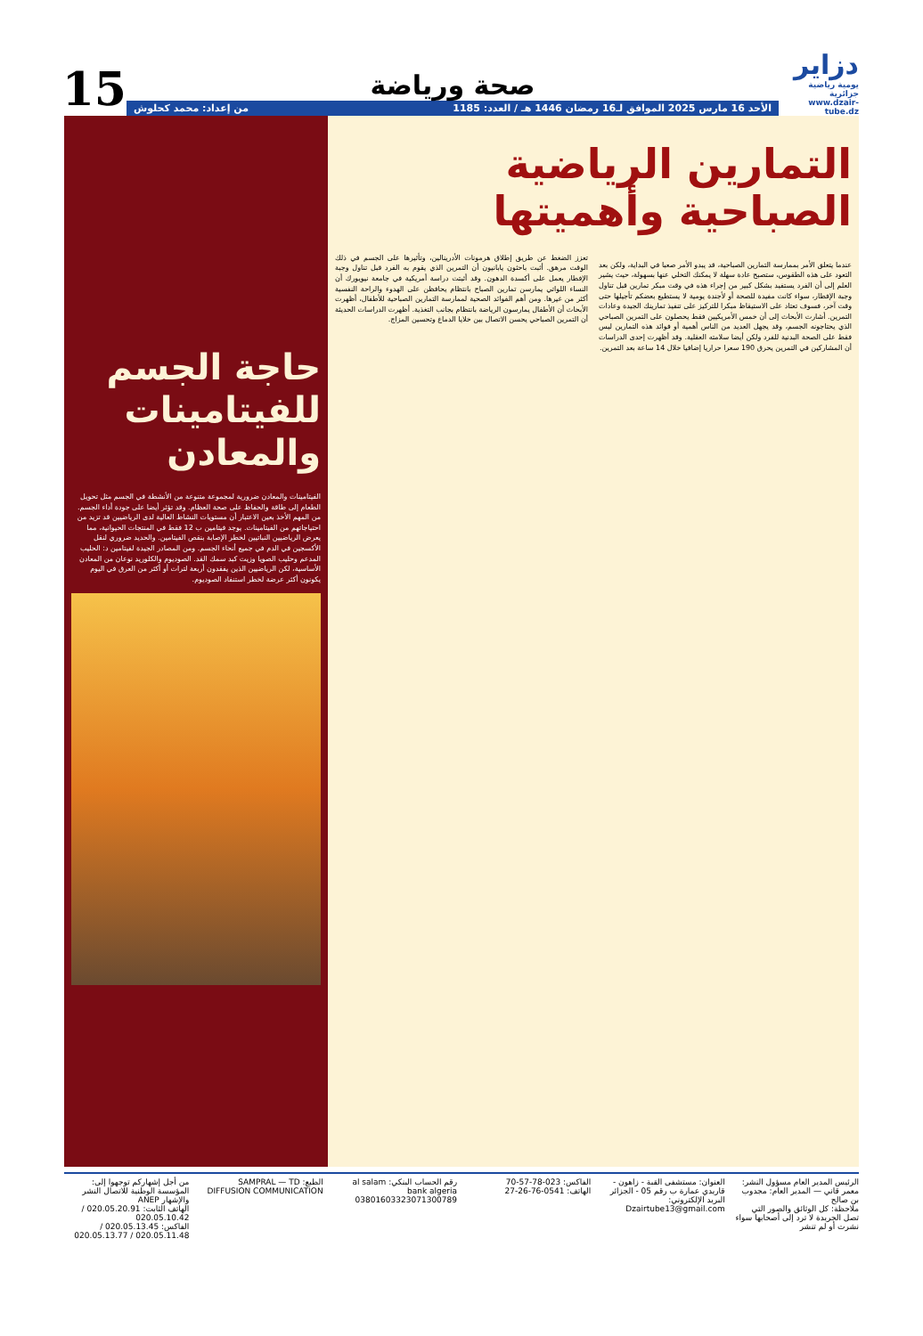دزاير
يومية رياضية جزائرية
www.dzair-tube.dz
صحة ورياضة
الأحد 16 مارس 2025 الموافق لـ16 رمضان 1446 هـ / العدد: 1185 من إعداد: محمد كحلوش
15
التمارين الرياضية الصباحية وأهميتها
عندما يتعلق الأمر بممارسة التمارين الصباحية، قد يبدو الأمر صعبا في البداية، ولكن بعد التعود على هذه الطقوس، ستصبح عادة سهلة لا يمكنك التخلي عنها بسهولة، حيث يشير العلم إلى أن الفرد يستفيد بشكل كبير من إجراء هذه في وقت مبكر تمارين قبل تناول وجبة الإفطار، سواء كانت مفيدة للصحة أو لأجندة يومية لا يستطيع بعضكم تأجيلها حتى وقت آخر، فسوف تعتاد على الاستيقاظ مبكرا للتركيز على تنفيذ تمارينك الجيدة وعادات التمرين. أشارت الأبحاث إلى أن خمس الأمريكيين فقط يحصلون على التمرين الصباحي الذي يحتاجونه الجسم، وقد يجهل العديد من الناس أهمية أو فوائد هذه التمارين ليس فقط على الصحة البدنية للفرد ولكن أيضا سلامته العقلية. وقد أظهرت إحدى الدراسات أن المشاركين في التمرين يحرق 190 سعرا حراريا إضافيا خلال 14 ساعة بعد التمرين.
تعزز الضغط عن طريق إطلاق هرمونات الأدرينالين، وتأثيرها على الجسم في ذلك الوقت مرهق. أثبت باحثون يابانيون أن التمرين الذي يقوم به الفرد قبل تناول وجبة الإفطار يعمل على أكسدة الدهون. وقد أثبتت دراسة أمريكية في جامعة نيويورك أن النساء اللواتي يمارسن تمارين الصباح بانتظام يحافظن على الهدوء والراحة النفسية أكثر من غيرها. ومن أهم الفوائد الصحية لممارسة التمارين الصباحية للأطفال، أظهرت الأبحاث أن الأطفال يمارسون الرياضة بانتظام بجانب التغذية. أظهرت الدراسات الحديثة أن التمرين الصباحي يحسن الاتصال بين خلايا الدماغ وتحسين المزاج.
حاجة الجسم للفيتامينات والمعادن
الفيتامينات والمعادن ضرورية لمجموعة متنوعة من الأنشطة في الجسم مثل تحويل الطعام إلى طاقة والحفاظ على صحة العظام. وقد تؤثر أيضا على جودة أداء الجسم. من المهم الأخذ بعين الاعتبار أن مستويات النشاط العالية لدى الرياضيين قد تزيد من احتياجاتهم من الفيتامينات. يوجد فيتامين ب 12 فقط في المنتجات الحيوانية، مما يعرض الرياضيين النباتيين لخطر الإصابة بنقص الفيتامين. والحديد ضروري لنقل الأكسجين في الدم في جميع أنحاء الجسم. ومن المصادر الجيدة لفيتامين د: الحليب المدعم وحليب الصويا وزيت كبد سمك القد. الصوديوم والكلوريد نوعان من المعادن الأساسية، لكن الرياضيين الذين يفقدون أربعة لترات أو أكثر من العرق في اليوم يكونون أكثر عرضة لخطر استنفاد الصوديوم.
الرئيس المدير العام مسؤول النشر: معمر قاني — المدير العام: مجدوب بن صالح
ملاحظة: كل الوثائق والصور التي تصل الجريدة لا ترد إلى أصحابها سواء نشرت أو لم تنشر
العنوان: مستشفى القبة - زاهون - قاريدي عمارة ب رقم 05 - الجزائر
البريد الإلكتروني: Dzairtube13@gmail.com
الفاكس: 023-78-57-70
الهاتف: 0541-76-26-27
رقم الحساب البنكي: al salam bank algeria 03801603323071300789
الطبع: SAMPRAL — TD DIFFUSION COMMUNICATION
من أجل إشهاركم توجهوا إلى: المؤسسة الوطنية للاتصال النشر والإشهار ANEP
الهاتف الثابت: 020.05.20.91 / 020.05.10.42
الفاكس: 020.05.13.45 / 020.05.11.48 / 020.05.13.77